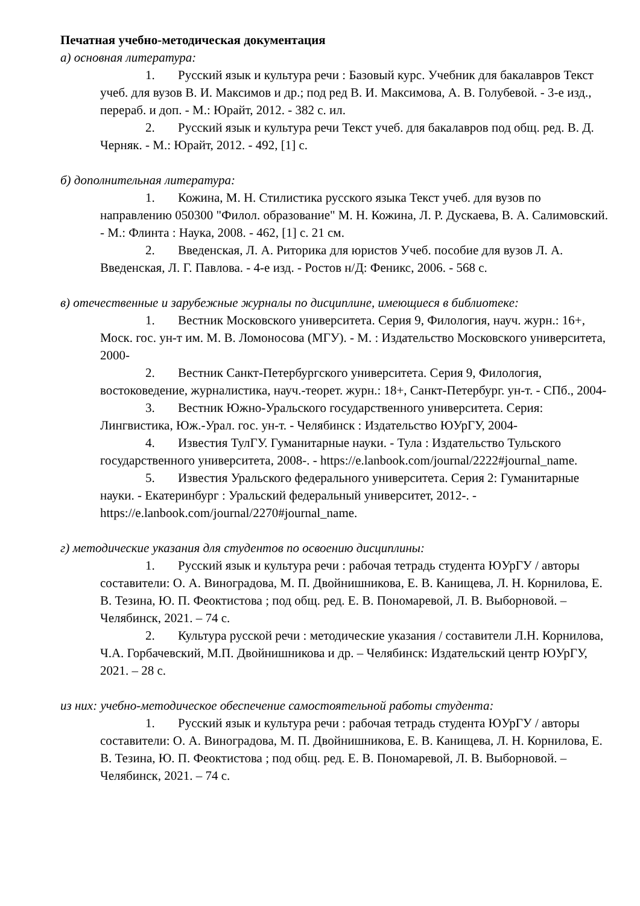Печатная учебно-методическая документация
а) основная литература:
1. Русский язык и культура речи : Базовый курс. Учебник для бакалавров Текст учеб. для вузов В. И. Максимов и др.; под ред В. И. Максимова, А. В. Голубевой. - 3-е изд., перераб. и доп. - М.: Юрайт, 2012. - 382 с. ил.
2. Русский язык и культура речи Текст учеб. для бакалавров под общ. ред. В. Д. Черняк. - М.: Юрайт, 2012. - 492, [1] с.
б) дополнительная литература:
1. Кожина, М. Н. Стилистика русского языка Текст учеб. для вузов по направлению 050300 "Филол. образование" М. Н. Кожина, Л. Р. Дускаева, В. А. Салимовский. - М.: Флинта : Наука, 2008. - 462, [1] с. 21 см.
2. Введенская, Л. А. Риторика для юристов Учеб. пособие для вузов Л. А. Введенская, Л. Г. Павлова. - 4-е изд. - Ростов н/Д: Феникс, 2006. - 568 с.
в) отечественные и зарубежные журналы по дисциплине, имеющиеся в библиотеке:
1. Вестник Московского университета. Серия 9, Филология, науч. журн.: 16+, Моск. гос. ун-т им. М. В. Ломоносова (МГУ). - М. : Издательство Московского университета, 2000-
2. Вестник Санкт-Петербургского университета. Серия 9, Филология, востоковедение, журналистика, науч.-теорет. журн.: 18+, Санкт-Петербург. ун-т. - СПб., 2004-
3. Вестник Южно-Уральского государственного университета. Серия: Лингвистика, Юж.-Урал. гос. ун-т. - Челябинск : Издательство ЮУрГУ, 2004-
4. Известия ТулГУ. Гуманитарные науки. - Тула : Издательство Тульского государственного университета, 2008-. - https://e.lanbook.com/journal/2222#journal_name.
5. Известия Уральского федерального университета. Серия 2: Гуманитарные науки. - Екатеринбург : Уральский федеральный университет, 2012-. - https://e.lanbook.com/journal/2270#journal_name.
г) методические указания для студентов по освоению дисциплины:
1. Русский язык и культура речи : рабочая тетрадь студента ЮУрГУ / авторы составители: О. А. Виноградова, М. П. Двойнишникова, Е. В. Канищева, Л. Н. Корнилова, Е. В. Тезина, Ю. П. Феоктистова ; под общ. ред. Е. В. Пономаревой, Л. В. Выборновой. – Челябинск, 2021. – 74 с.
2. Культура русской речи : методические указания / составители Л.Н. Корнилова, Ч.А. Горбачевский, М.П. Двойнишникова и др. – Челябинск: Издательский центр ЮУрГУ, 2021. – 28 с.
из них: учебно-методическое обеспечение самостоятельной работы студента:
1. Русский язык и культура речи : рабочая тетрадь студента ЮУрГУ / авторы составители: О. А. Виноградова, М. П. Двойнишникова, Е. В. Канищева, Л. Н. Корнилова, Е. В. Тезина, Ю. П. Феоктистова ; под общ. ред. Е. В. Пономаревой, Л. В. Выборновой. – Челябинск, 2021. – 74 с.